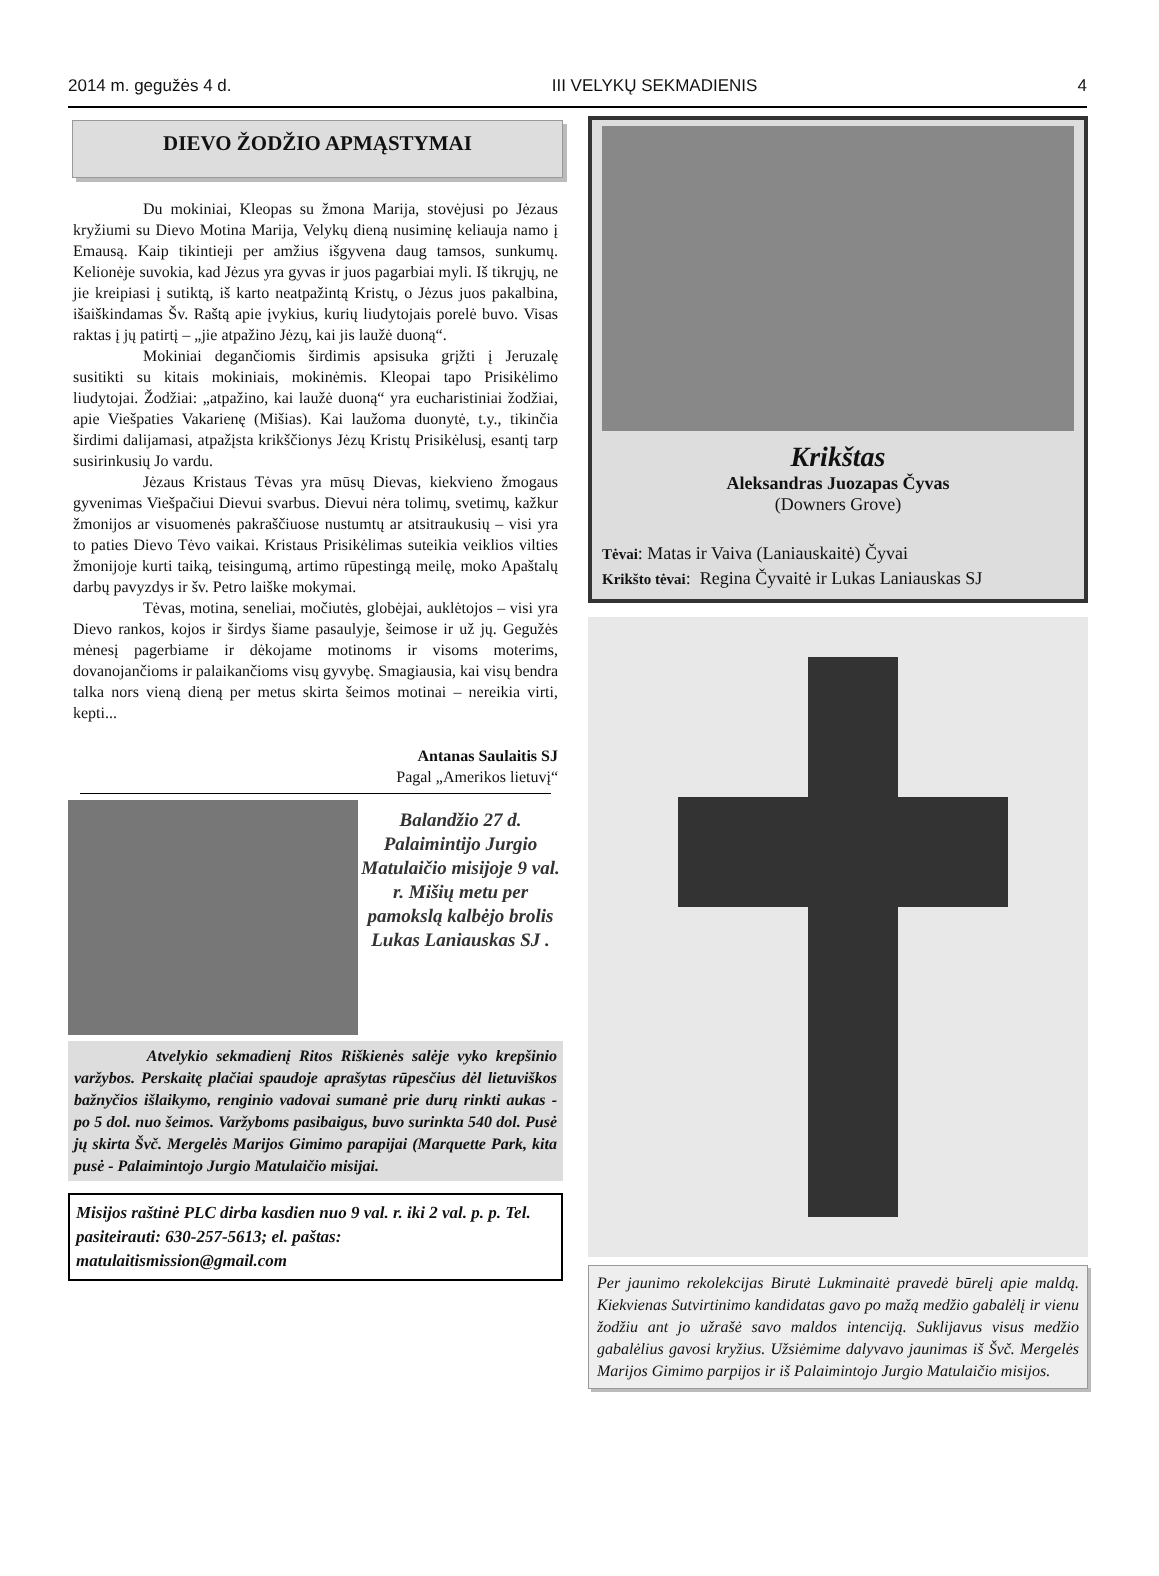2014 m. gegužės 4 d. III VELYKŲ SEKMADIENIS 4
DIEVO ŽODŽIO APMĄSTYMAI
Du mokiniai, Kleopas su žmona Marija, stovėjusi po Jėzaus kryžiumi su Dievo Motina Marija, Velykų dieną nusiminę keliauja namo į Emausą. Kaip tikintieji per amžius išgyvena daug tamsos, sunkumų. Kelionėje suvokia, kad Jėzus yra gyvas ir juos pagarbiai myli. Iš tikrųjų, ne jie kreipiasi į sutiktą, iš karto neatpažintą Kristų, o Jėzus juos pakalbina, išaiškindamas Šv. Raštą apie įvykius, kurių liudytojais porelė buvo. Visas raktas į jų patirtį – „jie atpažino Jėzų, kai jis laužė duoną“.
Mokiniai degančiomis širdimis apsisuka grįžti į Jeruzalę susitikti su kitais mokiniais, mokinėmis. Kleopai tapo Prisikėlimo liudytojai. Žodžiai: „atpažino, kai laužė duoną“ yra eucharistiniai žodžiai, apie Viešpaties Vakarienę (Mišias). Kai laužoma duonytė, t.y., tikinčia širdimi dalijamasi, atpažįsta krikščionys Jėzų Kristų Prisikėlusį, esantį tarp susirinkusių Jo vardu.
Jėzaus Kristaus Tėvas yra mūsų Dievas, kiekvieno žmogaus gyvenimas Viešpačiui Dievui svarbus. Dievui nėra tolimų, svetimų, kažkur žmonijos ar visuomenės pakraščiuose nustumtų ar atsitraukusių – visi yra to paties Dievo Tėvo vaikai. Kristaus Prisikėlimas suteikia veiklios vilties žmonijoje kurti taiką, teisingumą, artimo rūpestingą meilę, moko Apaštalų darbų pavyzdys ir šv. Petro laiške mokymai.
Tėvas, motina, seneliai, močiutės, globėjai, auklėtojos – visi yra Dievo rankos, kojos ir širdys šiame pasaulyje, šeimose ir už jų. Gegužės mėnesį pagerbiame ir dėkojame motinoms ir visoms moterims, dovanojančioms ir palaikančioms visų gyvybę. Smagiausia, kai visų bendra talka nors vieną dieną per metus skirta šeimos motinai – nereikia virti, kepti...
Antanas Saulaitis SJ
Pagal „Amerikos lietuvį“
Balandžio 27 d. Palaimintijo Jurgio Matulaičio misijoje 9 val. r. Mišių metu per pamokslą kalbėjo brolis Lukas Laniauskas SJ .
Atvelykio sekmadienį Ritos Riškienės salėje vyko krepšinio varžybos. Perskaitę plačiai spaudoje aprašytas rūpesčius dėl lietuviškos bažnyčios išlaikymo, renginio vadovai sumanė prie durų rinkti aukas - po 5 dol. nuo šeimos. Varžyboms pasibaigus, buvo surinkta 540 dol. Pusė jų skirta Švč. Mergelės Marijos Gimimo parapijai (Marquette Park, kita pusė - Palaimintojo Jurgio Matulaičio misijai.
Misijos raštinė PLC dirba kasdien nuo 9 val. r. iki 2 val. p. p. Tel. pasiteirauti: 630-257-5613; el. paštas: matulaitismission@gmail.com
Krikštas
Aleksandras Juozapas Čyvas
(Downers Grove)
Tėvai: Matas ir Vaiva (Laniauskaitė) Čyvai
Krikšto tėvai: Regina Čyvaitė ir Lukas Laniauskas SJ
Per jaunimo rekolekcijas Birutė Lukminaitė pravedė būrelį apie maldą. Kiekvienas Sutvirtinimo kandidatas gavo po mažą medžio gabalėlį ir vienu žodžiu ant jo užrašė savo maldos intenciją. Suklijavus visus medžio gabalėlius gavosi kryžius. Užsiėmime dalyvavo jaunimas iš Švč. Mergelės Marijos Gimimo parpijos ir iš Palaimintojo Jurgio Matulaičio misijos.